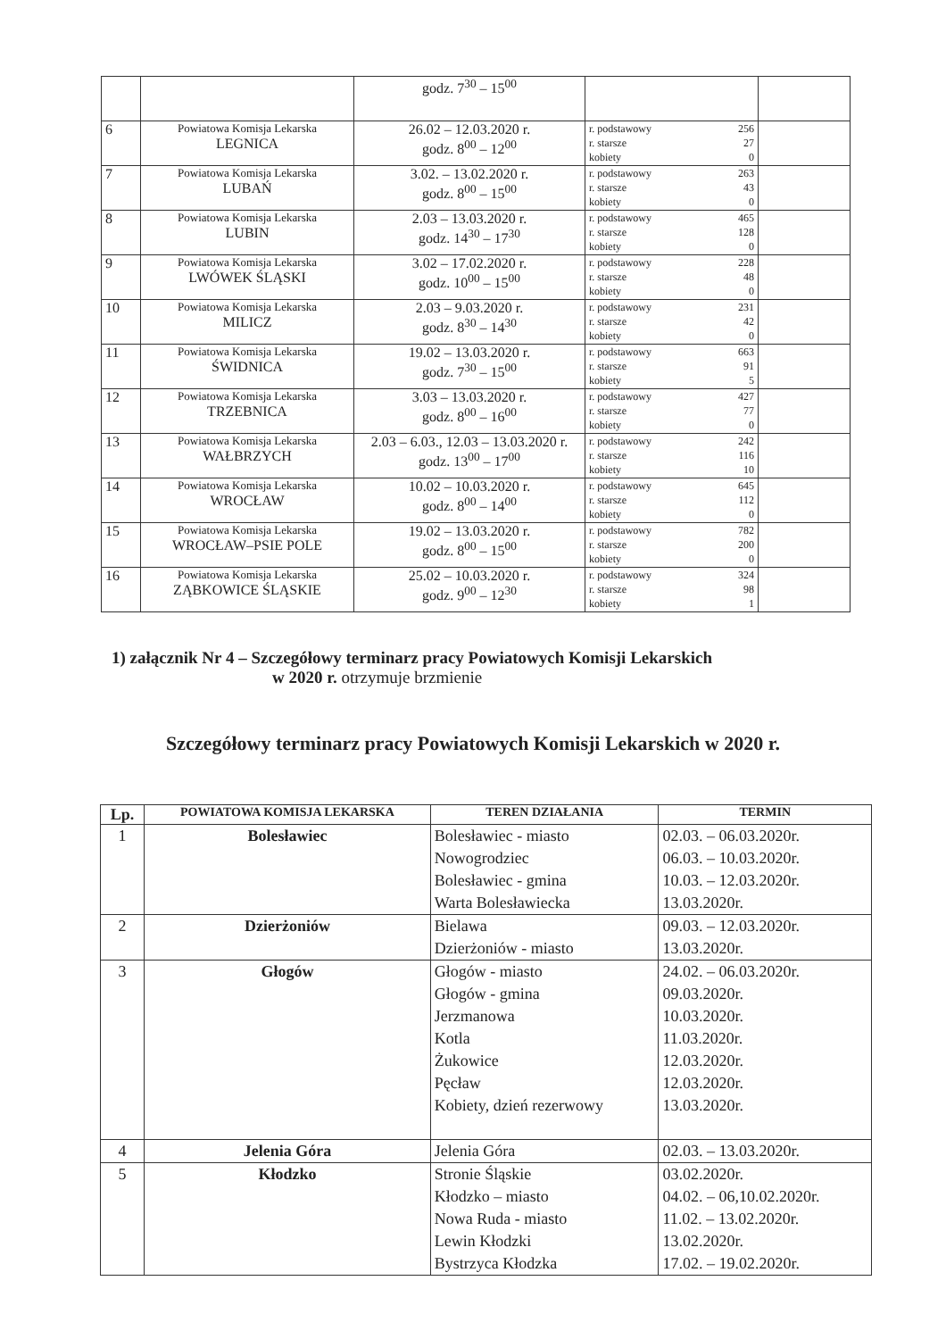| | | godz. 7<sup>30</sup> – 15<sup>00</sup> | | |
| 6 | Powiatowa Komisja Lekarska LEGNICA | 26.02 – 12.03.2020 r. godz. 8<sup>00</sup> – 12<sup>00</sup> | r. podstawowy 256 r. starsze 27 kobiety 0 | |
| 7 | Powiatowa Komisja Lekarska LUBAŃ | 3.02. – 13.02.2020 r. godz. 8<sup>00</sup> – 15<sup>00</sup> | r. podstawowy 263 r. starsze 43 kobiety 0 | |
| 8 | Powiatowa Komisja Lekarska LUBIN | 2.03 – 13.03.2020 r. godz. 14<sup>30</sup> – 17<sup>30</sup> | r. podstawowy 465 r. starsze 128 kobiety 0 | |
| 9 | Powiatowa Komisja Lekarska LWÓWEK ŚLĄSKI | 3.02 – 17.02.2020 r. godz. 10<sup>00</sup> – 15<sup>00</sup> | r. podstawowy 228 r. starsze 48 kobiety 0 | |
| 10 | Powiatowa Komisja Lekarska MILICZ | 2.03 – 9.03.2020 r. godz. 8<sup>30</sup> – 14<sup>30</sup> | r. podstawowy 231 r. starsze 42 kobiety 0 | |
| 11 | Powiatowa Komisja Lekarska ŚWIDNICA | 19.02 – 13.03.2020 r. godz. 7<sup>30</sup> – 15<sup>00</sup> | r. podstawowy 663 r. starsze 91 kobiety 5 | |
| 12 | Powiatowa Komisja Lekarska TRZEBNICA | 3.03 – 13.03.2020 r. godz. 8<sup>00</sup> – 16<sup>00</sup> | r. podstawowy 427 r. starsze 77 kobiety 0 | |
| 13 | Powiatowa Komisja Lekarska WAŁBRZYCH | 2.03 – 6.03., 12.03 – 13.03.2020 r. godz. 13<sup>00</sup> – 17<sup>00</sup> | r. podstawowy 242 r. starsze 116 kobiety 10 | |
| 14 | Powiatowa Komisja Lekarska WROCŁAW | 10.02 – 10.03.2020 r. godz. 8<sup>00</sup> – 14<sup>00</sup> | r. podstawowy 645 r. starsze 112 kobiety 0 | |
| 15 | Powiatowa Komisja Lekarska WROCŁAW–PSIE POLE | 19.02 – 13.03.2020 r. godz. 8<sup>00</sup> – 15<sup>00</sup> | r. podstawowy 782 r. starsze 200 kobiety 0 | |
| 16 | Powiatowa Komisja Lekarska ZĄBKOWICE ŚLĄSKIE | 25.02 – 10.03.2020 r. godz. 9<sup>00</sup> – 12<sup>30</sup> | r. podstawowy 324 r. starsze 98 kobiety 1 | |
1) załącznik Nr 4 – Szczegółowy terminarz pracy Powiatowych Komisji Lekarskich
w 2020 r. otrzymuje brzmienie
Szczegółowy terminarz pracy Powiatowych Komisji Lekarskich w 2020 r.
| Lp. | POWIATOWA KOMISJA LEKARSKA | TEREN DZIAŁANIA | TERMIN |
| --- | --- | --- | --- |
| 1 | Bolesławiec | Bolesławiec - miasto Nowogrodziec Bolesławiec - gmina Warta Bolesławiecka | 02.03. – 06.03.2020r. 06.03. – 10.03.2020r. 10.03. – 12.03.2020r. 13.03.2020r. |
| 2 | Dzierżoniów | Bielawa Dzierżoniów - miasto | 09.03. – 12.03.2020r. 13.03.2020r. |
| 3 | Głogów | Głogów - miasto Głogów - gmina Jerzmanowa Kotla Żukowice Pęcław Kobiety, dzień rezerwowy | 24.02. – 06.03.2020r. 09.03.2020r. 10.03.2020r. 11.03.2020r. 12.03.2020r. 12.03.2020r. 13.03.2020r. |
| 4 | Jelenia Góra | Jelenia Góra | 02.03. – 13.03.2020r. |
| 5 | Kłodzko | Stronie Śląskie Kłodzko – miasto Nowa Ruda - miasto Lewin Kłodzki Bystrzyca Kłodzka | 03.02.2020r. 04.02. – 06,10.02.2020r. 11.02. – 13.02.2020r. 13.02.2020r. 17.02. – 19.02.2020r. |